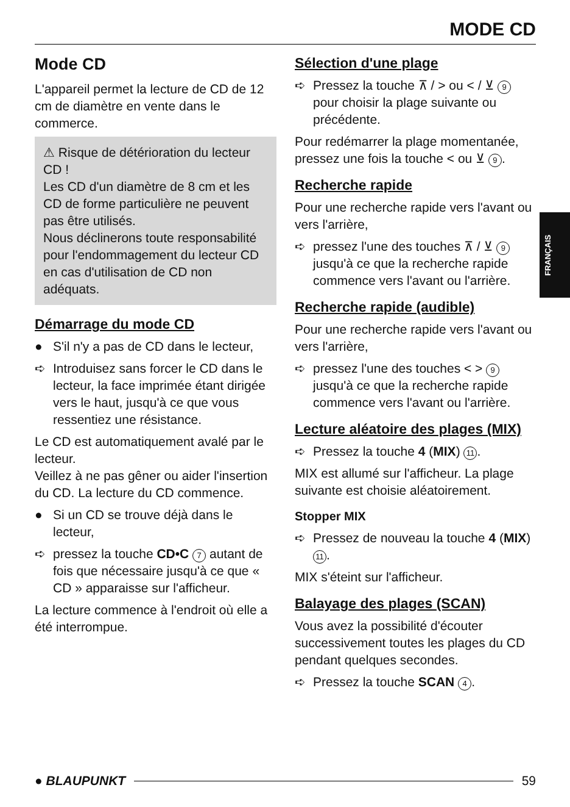MODE CD
FRANÇAIS
Mode CD
L'appareil permet la lecture de CD de 12 cm de diamètre en vente dans le commerce.
⚠ Risque de détérioration du lecteur CD !
Les CD d'un diamètre de 8 cm et les CD de forme particulière ne peuvent pas être utilisés.
Nous déclinerons toute responsabilité pour l'endommagement du lecteur CD en cas d'utilisation de CD non adéquats.
Démarrage du mode CD
● S'il n'y a pas de CD dans le lecteur,
➪ Introduisez sans forcer le CD dans le lecteur, la face imprimée étant dirigée vers le haut, jusqu'à ce que vous ressentiez une résistance.
Le CD est automatiquement avalé par le lecteur.
Veillez à ne pas gêner ou aider l'insertion du CD. La lecture du CD commence.
● Si un CD se trouve déjà dans le lecteur,
➪ pressez la touche CD•C 7 autant de fois que nécessaire jusqu'à ce que « CD » apparaisse sur l'afficheur.
La lecture commence à l'endroit où elle a été interrompue.
Sélection d'une plage
➪ Pressez la touche ⊼ / > ou < / ⊻ 9 pour choisir la plage suivante ou précédente.
Pour redémarrer la plage momentanée, pressez une fois la touche < ou ⊻ 9.
Recherche rapide
Pour une recherche rapide vers l'avant ou vers l'arrière,
➪ pressez l'une des touches ⊼ / ⊻ 9 jusqu'à ce que la recherche rapide commence vers l'avant ou l'arrière.
Recherche rapide (audible)
Pour une recherche rapide vers l'avant ou vers l'arrière,
➪ pressez l'une des touches < > 9 jusqu'à ce que la recherche rapide commence vers l'avant ou l'arrière.
Lecture aléatoire des plages (MIX)
➪ Pressez la touche 4 (MIX) 11.
MIX est allumé sur l'afficheur. La plage suivante est choisie aléatoirement.
Stopper MIX
➪ Pressez de nouveau la touche 4 (MIX) 11.
MIX s'éteint sur l'afficheur.
Balayage des plages (SCAN)
Vous avez la possibilité d'écouter successivement toutes les plages du CD pendant quelques secondes.
➪ Pressez la touche SCAN 4.
● BLAUPUNKT 59